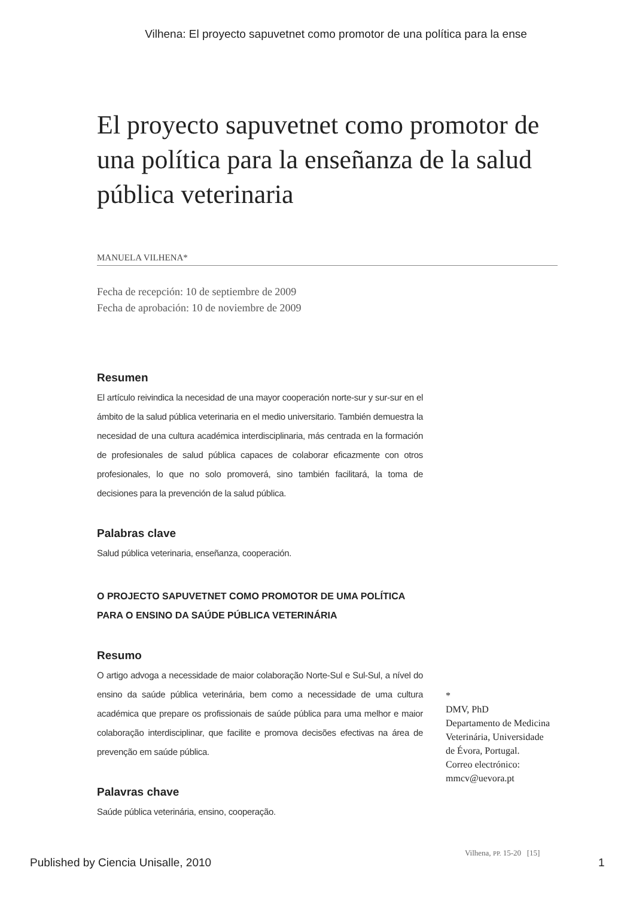Vilhena: El proyecto sapuvetnet como promotor de una política para la ense
El proyecto sapuvetnet como promotor de una política para la enseñanza de la salud pública veterinaria
MANUELA VILHENA*
Fecha de recepción: 10 de septiembre de 2009
Fecha de aprobación: 10 de noviembre de 2009
Resumen
El artículo reivindica la necesidad de una mayor cooperación norte-sur y sur-sur en el ámbito de la salud pública veterinaria en el medio universitario. También demuestra la necesidad de una cultura académica interdisciplinaria, más centrada en la formación de profesionales de salud pública capaces de colaborar eficazmente con otros profesionales, lo que no solo promoverá, sino también facilitará, la toma de decisiones para la prevención de la salud pública.
Palabras clave
Salud pública veterinaria, enseñanza, cooperación.
O PROJECTO SAPUVETNET COMO PROMOTOR DE UMA POLÍTICA
PARA O ENSINO DA SAÚDE PÚBLICA VETERINÁRIA
Resumo
O artigo advoga a necessidade de maior colaboração Norte-Sul e Sul-Sul, a nível do ensino da saúde pública veterinária, bem como a necessidade de uma cultura académica que prepare os profissionais de saúde pública para uma melhor e maior colaboração interdisciplinar, que facilite e promova decisões efectivas na área de prevenção em saúde pública.
Palavras chave
Saúde pública veterinária, ensino, cooperação.
*
DMV, PhD
Departamento de Medicina Veterinária, Universidade de Évora, Portugal.
Correo electrónico: mmcv@uevora.pt
Vilhena, PP. 15-20 [15]
Published by Ciencia Unisalle, 2010 1